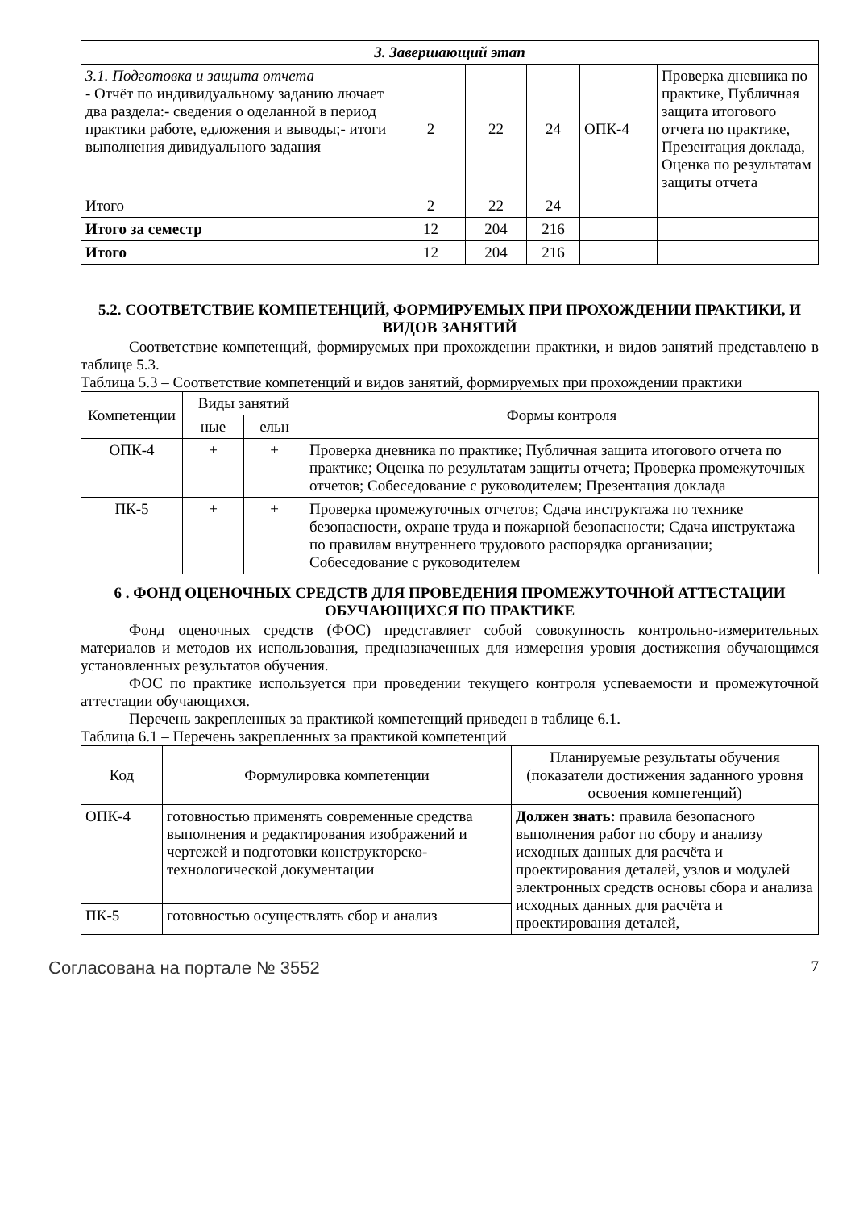| 3. Завершающий этап | | | | | |
| 3.1. Подготовка и защита отчета - Отчёт по индивидуальному заданию лючает два раздела:- сведения о оделанной в период практики работе, едложения и выводы;- итоги выполнения дивидуального задания | 2 | 22 | 24 | ОПК-4 | Проверка дневника по практике, Публичная защита итогового отчета по практике, Презентация доклада, Оценка по результатам защиты отчета |
| Итого | 2 | 22 | 24 | | |
| Итого за семестр | 12 | 204 | 216 | | |
| Итого | 12 | 204 | 216 | | |
5.2. СООТВЕТСТВИЕ КОМПЕТЕНЦИЙ, ФОРМИРУЕМЫХ ПРИ ПРОХОЖДЕНИИ ПРАКТИКИ, И ВИДОВ ЗАНЯТИЙ
Соответствие компетенций, формируемых при прохождении практики, и видов занятий представлено в таблице 5.3.
Таблица 5.3 – Соответствие компетенций и видов занятий, формируемых при прохождении практики
| Компетенции | Виды занятий | | Формы контроля |
| --- | --- | --- | --- |
| | ные | ельн | |
| ОПК-4 | + | + | Проверка дневника по практике; Публичная защита итогового отчета по практике; Оценка по результатам защиты отчета; Проверка промежуточных отчетов; Собеседование с руководителем; Презентация доклада |
| ПК-5 | + | + | Проверка промежуточных отчетов; Сдача инструктажа по технике безопасности, охране труда и пожарной безопасности; Сдача инструктажа по правилам внутреннего трудового распорядка организации; Собеседование с руководителем |
6 . ФОНД ОЦЕНОЧНЫХ СРЕДСТВ ДЛЯ ПРОВЕДЕНИЯ ПРОМЕЖУТОЧНОЙ АТТЕСТАЦИИ ОБУЧАЮЩИХСЯ ПО ПРАКТИКЕ
Фонд оценочных средств (ФОС) представляет собой совокупность контрольно-измерительных материалов и методов их использования, предназначенных для измерения уровня достижения обучающимся установленных результатов обучения.
ФОС по практике используется при проведении текущего контроля успеваемости и промежуточной аттестации обучающихся.
Перечень закрепленных за практикой компетенций приведен в таблице 6.1.
Таблица 6.1 – Перечень закрепленных за практикой компетенций
| Код | Формулировка компетенции | Планируемые результаты обучения (показатели достижения заданного уровня освоения компетенций) |
| --- | --- | --- |
| ОПК-4 | готовностью применять современные средства выполнения и редактирования изображений и чертежей и подготовки конструкторско-технологической документации | Должен знать: правила безопасного выполнения работ по сбору и анализу исходных данных для расчёта и проектирования деталей, узлов и модулей электронных средств основы сбора и анализа исходных данных для расчёта и проектирования деталей, |
| ПК-5 | готовностью осуществлять сбор и анализ | |
Согласована на портале № 3552 7